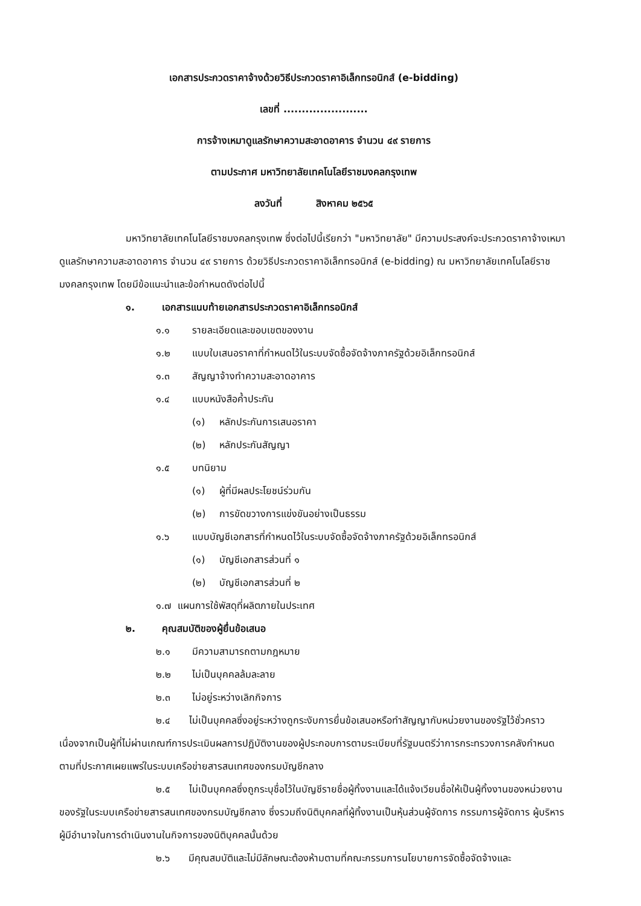เอกสารประกวดราคาจ้างด้วยวิธีประกวดราคาอิเล็กทรอนิกส์ (e-bidding)
เลขที่ .......................
การจ้างเหมาดูแลรักษาความสะอาดอาคาร จำนวน ๔๙ รายการ
ตามประกาศ มหาวิทยาลัยเทคโนโลยีราชมงคลกรุงเทพ
ลงวันที่ สิงหาคม ๒๕๖๕
มหาวิทยาลัยเทคโนโลยีราชมงคลกรุงเทพ ซึ่งต่อไปนี้เรียกว่า "มหาวิทยาลัย" มีความประสงค์จะประกวดราคาจ้างเหมาดูแลรักษาความสะอาดอาคาร จำนวน ๔๙ รายการ ด้วยวิธีประกวดราคาอิเล็กทรอนิกส์ (e-bidding) ณ มหาวิทยาลัยเทคโนโลยีราชมงคลกรุงเทพ โดยมีข้อแนะนำและข้อกำหนดดังต่อไปนี้
๑. เอกสารแนบท้ายเอกสารประกวดราคาอิเล็กทรอนิกส์
๑.๑ รายละเอียดและขอบเขตของงาน
๑.๒ แบบใบเสนอราคาที่กำหนดไว้ในระบบจัดซื้อจัดจ้างภาครัฐด้วยอิเล็กทรอนิกส์
๑.๓ สัญญาจ้างทำความสะอาดอาคาร
๑.๔ แบบหนังสือค้ำประกัน
(๑) หลักประกันการเสนอราคา
(๒) หลักประกันสัญญา
๑.๕ บทนิยาม
(๑) ผู้ที่มีผลประโยชน์ร่วมกัน
(๒) การขัดขวางการแข่งขันอย่างเป็นธรรม
๑.๖ แบบบัญชีเอกสารที่กำหนดไว้ในระบบจัดซื้อจัดจ้างภาครัฐด้วยอิเล็กทรอนิกส์
(๑) บัญชีเอกสารส่วนที่ ๑
(๒) บัญชีเอกสารส่วนที่ ๒
๑.๗ แผนการใช้พัสดุที่ผลิตภายในประเทศ
๒. คุณสมบัติของผู้ยื่นข้อเสนอ
๒.๑ มีความสามารถตามกฎหมาย
๒.๒ ไม่เป็นบุคคลล้มละลาย
๒.๓ ไม่อยู่ระหว่างเลิกกิจการ
๒.๔ ไม่เป็นบุคคลซึ่งอยู่ระหว่างถูกระงับการยื่นข้อเสนอหรือทำสัญญากับหน่วยงานของรัฐไว้ชั่วคราว เนื่องจากเป็นผู้ที่ไม่ผ่านเกณฑ์การประเมินผลการปฏิบัติงานของผู้ประกอบการตามระเบียบที่รัฐมนตรีว่าการกระทรวงการคลังกำหนดตามที่ประกาศเผยแพร่ในระบบเครือข่ายสารสนเทศของกรมบัญชีกลาง
๒.๕ ไม่เป็นบุคคลซึ่งถูกระบุชื่อไว้ในบัญชีรายชื่อผู้ทิ้งงานและได้แจ้งเวียนชื่อให้เป็นผู้ทิ้งงานของหน่วยงานของรัฐในระบบเครือข่ายสารสนเทศของกรมบัญชีกลาง ซึ่งรวมถึงนิติบุคคลที่ผู้ทิ้งงานเป็นหุ้นส่วนผู้จัดการ กรรมการผู้จัดการ ผู้บริหาร ผู้มีอำนาจในการดำเนินงานในกิจการของนิติบุคคลนั้นด้วย
๒.๖ มีคุณสมบัติและไม่มีลักษณะต้องห้ามตามที่คณะกรรมการนโยบายการจัดซื้อจัดจ้างและ